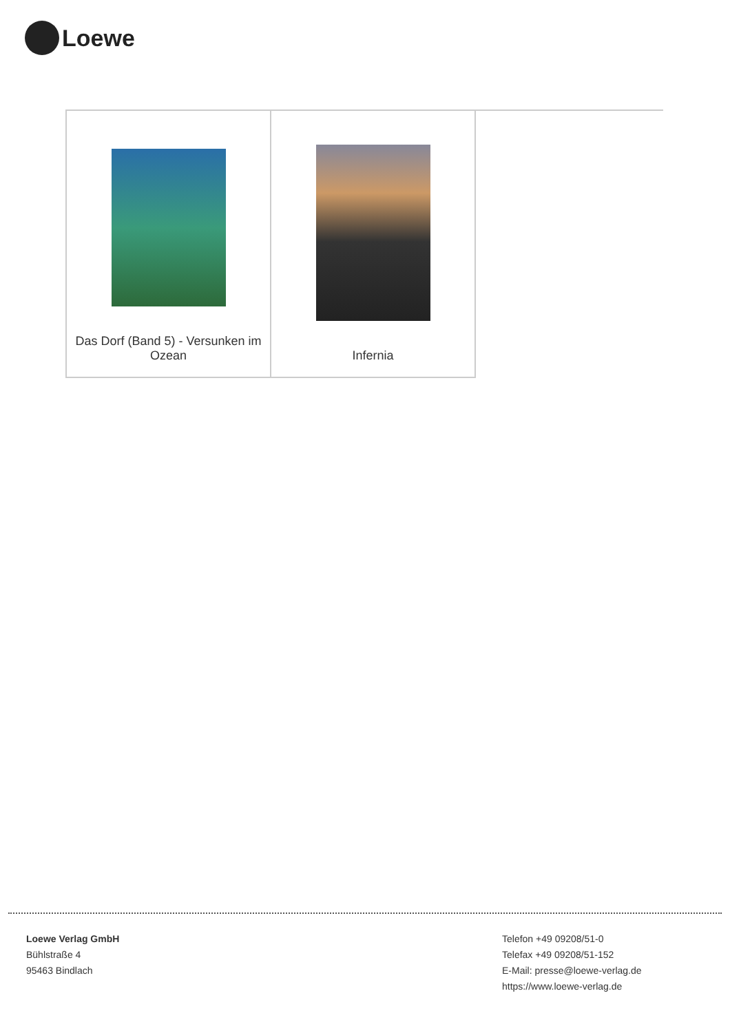Loewe
| Das Dorf (Band 5) - Versunken im Ozean | Infernia | |
Loewe Verlag GmbH
Bühlstraße 4
95463 Bindlach
Telefon +49 09208/51-0
Telefax +49 09208/51-152
E-Mail: presse@loewe-verlag.de
https://www.loewe-verlag.de